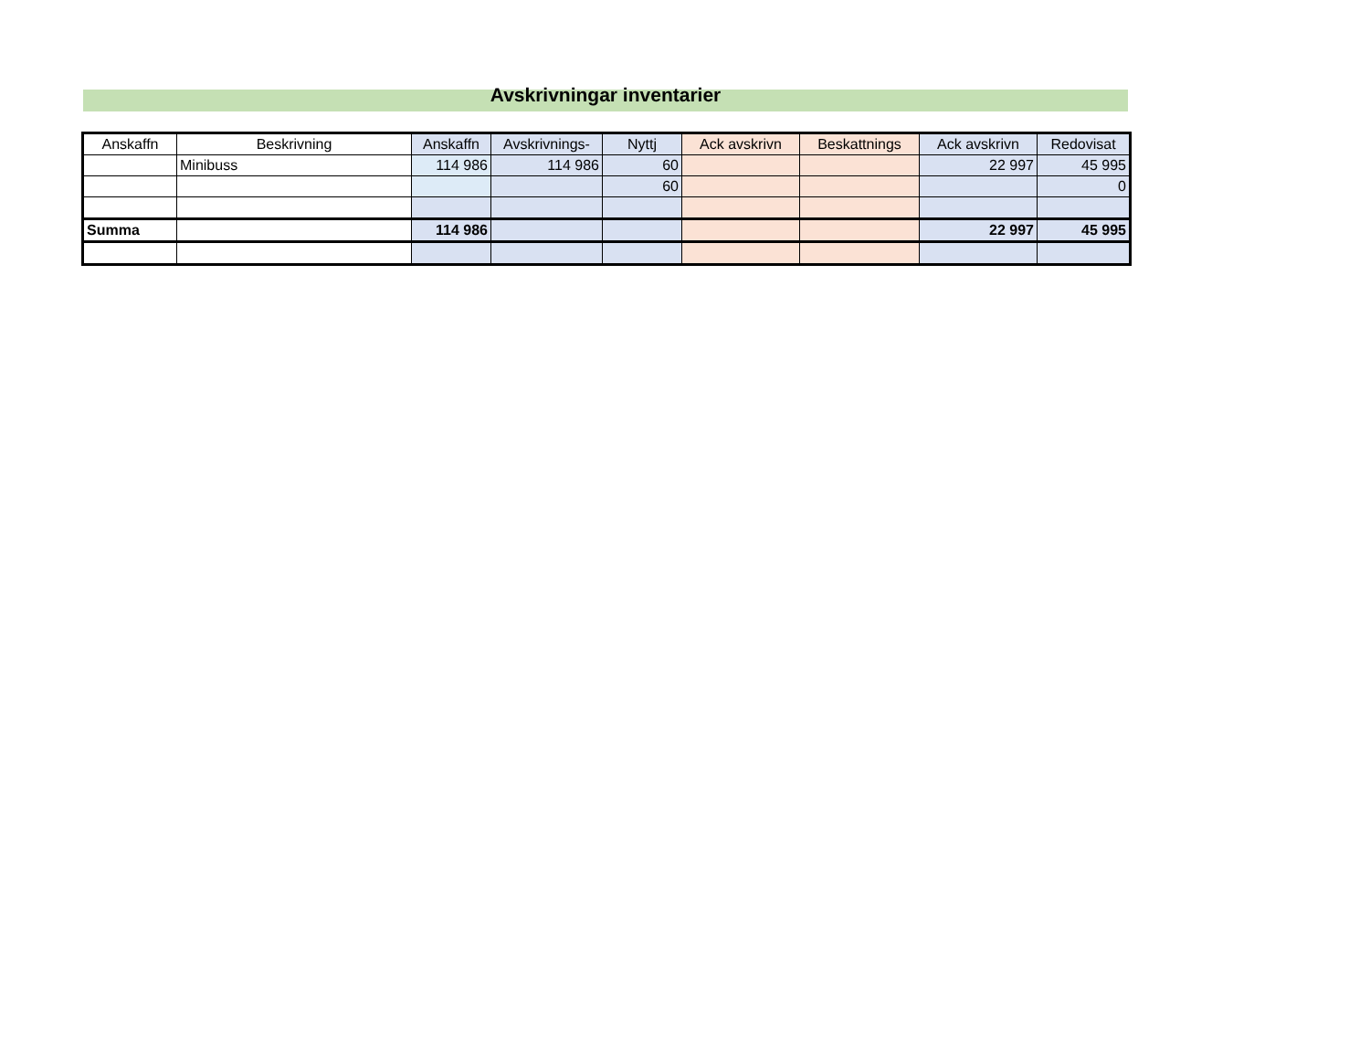Avskrivningar inventarier
| Anskaffn | Beskrivning | Anskaffn | Avskrivnings- | Nyttj | Ack avskrivn | Beskattnings | Ack avskrivn | Redovisat |
| | Minibuss | 114 986 | 114 986 | 60 | | | 22 997 | 45 995 |
| | | | | 60 | | | | 0 |
| Summa | | 114 986 | | | | | 22 997 | 45 995 |